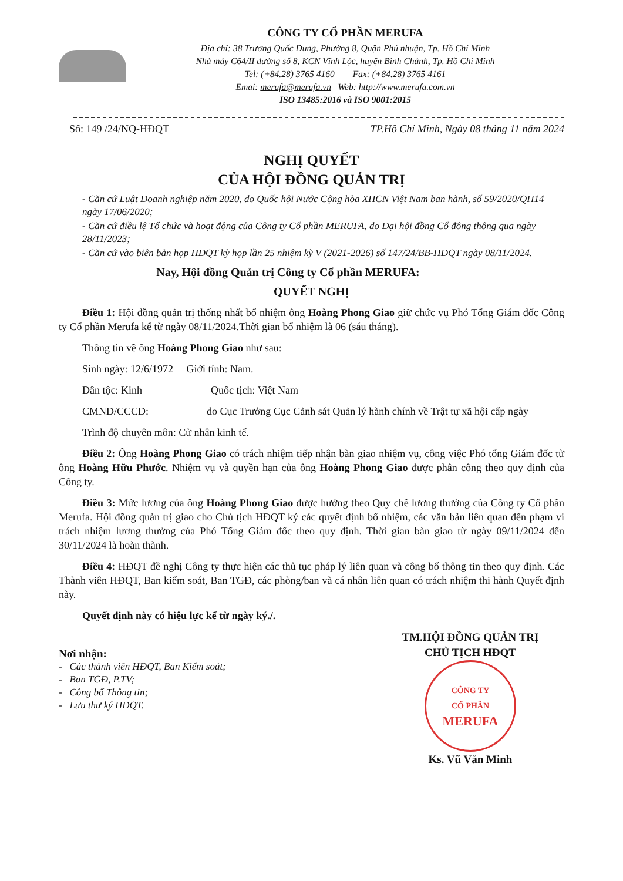CÔNG TY CỔ PHẦN MERUFA
Địa chỉ: 38 Trương Quốc Dung, Phường 8, Quận Phú nhuận, Tp. Hồ Chí Minh
Nhà máy C64/II đường số 8, KCN Vĩnh Lộc, huyện Bình Chánh, Tp. Hồ Chí Minh
Tel: (+84.28) 3765 4160 Fax: (+84.28) 3765 4161
Emai: merufa@merufa.vn Web: http://www.merufa.com.vn
ISO 13485:2016 và ISO 9001:2015
Số: 149 /24/NQ-HĐQT TP.Hồ Chí Minh, Ngày 08 tháng 11 năm 2024
NGHỊ QUYẾT
CỦA HỘI ĐỒNG QUẢN TRỊ
- Căn cứ Luật Doanh nghiệp năm 2020, do Quốc hội Nước Cộng hòa XHCN Việt Nam ban hành, số 59/2020/QH14 ngày 17/06/2020;
- Căn cứ điều lệ Tổ chức và hoạt động của Công ty Cổ phần MERUFA, do Đại hội đồng Cổ đông thông qua ngày 28/11/2023;
- Căn cứ vào biên bản họp HĐQT kỳ họp lần 25 nhiệm kỳ V (2021-2026) số 147/24/BB-HĐQT ngày 08/11/2024.
Nay, Hội đồng Quản trị Công ty Cổ phần MERUFA:
QUYẾT NGHỊ
Điều 1: Hội đồng quản trị thống nhất bổ nhiệm ông Hoàng Phong Giao giữ chức vụ Phó Tổng Giám đốc Công ty Cổ phần Merufa kể từ ngày 08/11/2024.Thời gian bổ nhiệm là 06 (sáu tháng).
Thông tin về ông Hoàng Phong Giao như sau:
Sinh ngày: 12/6/1972 Giới tính: Nam.
Dân tộc: Kinh Quốc tịch: Việt Nam
CMND/CCCD: do Cục Trưởng Cục Cảnh sát Quản lý hành chính về Trật tự xã hội cấp ngày
Trình độ chuyên môn: Cử nhân kinh tế.
Điều 2: Ông Hoàng Phong Giao có trách nhiệm tiếp nhận bàn giao nhiệm vụ, công việc Phó tổng Giám đốc từ ông Hoàng Hữu Phước. Nhiệm vụ và quyền hạn của ông Hoàng Phong Giao được phân công theo quy định của Công ty.
Điều 3: Mức lương của ông Hoàng Phong Giao được hưởng theo Quy chế lương thưởng của Công ty Cổ phần Merufa. Hội đồng quản trị giao cho Chủ tịch HĐQT ký các quyết định bổ nhiệm, các văn bản liên quan đến phạm vi trách nhiệm lương thưởng của Phó Tổng Giám đốc theo quy định. Thời gian bàn giao từ ngày 09/11/2024 đến 30/11/2024 là hoàn thành.
Điều 4: HĐQT đề nghị Công ty thực hiện các thủ tục pháp lý liên quan và công bố thông tin theo quy định. Các Thành viên HĐQT, Ban kiểm soát, Ban TGĐ, các phòng/ban và cá nhân liên quan có trách nhiệm thi hành Quyết định này.
Quyết định này có hiệu lực kể từ ngày ký./.
Nơi nhận:
- Các thành viên HĐQT, Ban Kiểm soát;
- Ban TGĐ, P.TV;
- Công bố Thông tin;
- Lưu thư ký HĐQT.
TM.HỘI ĐỒNG QUẢN TRỊ
CHỦ TỊCH HĐQT
CÔNG TY
CỔ PHẦN
MERUFA
Ks. Vũ Văn Minh